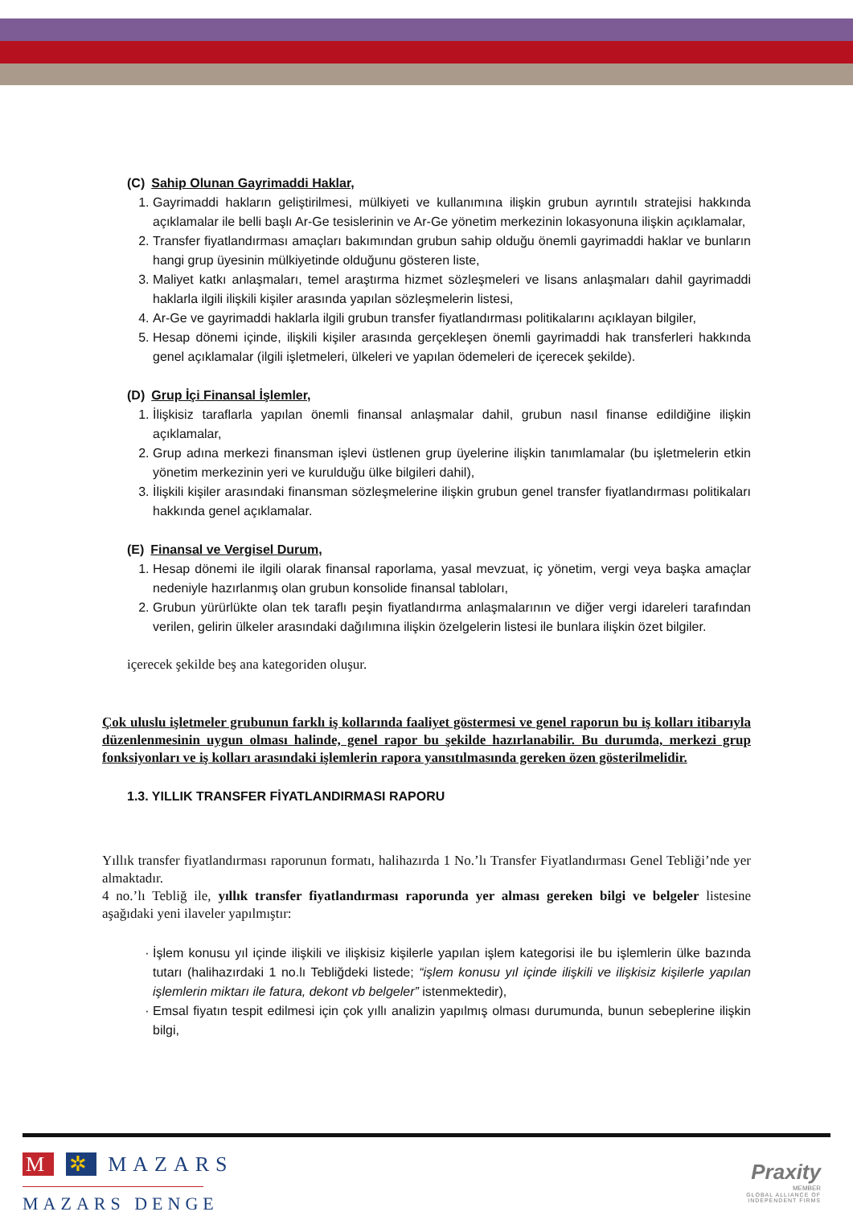(C) Sahip Olunan Gayrimaddi Haklar,
1. Gayrimaddi hakların geliştirilmesi, mülkiyeti ve kullanımına ilişkin grubun ayrıntılı stratejisi hakkında açıklamalar ile belli başlı Ar-Ge tesislerinin ve Ar-Ge yönetim merkezinin lokasyonuna ilişkin açıklamalar,
2. Transfer fiyatlandırması amaçları bakımından grubun sahip olduğu önemli gayrimaddi haklar ve bunların hangi grup üyesinin mülkiyetinde olduğunu gösteren liste,
3. Maliyet katkı anlaşmaları, temel araştırma hizmet sözleşmeleri ve lisans anlaşmaları dahil gayrimaddi haklarla ilgili ilişkili kişiler arasında yapılan sözleşmelerin listesi,
4. Ar-Ge ve gayrimaddi haklarla ilgili grubun transfer fiyatlandırması politikalarını açıklayan bilgiler,
5. Hesap dönemi içinde, ilişkili kişiler arasında gerçekleşen önemli gayrimaddi hak transferleri hakkında genel açıklamalar (ilgili işletmeleri, ülkeleri ve yapılan ödemeleri de içerecek şekilde).
(D) Grup İçi Finansal İşlemler,
1. İlişkisiz taraflarla yapılan önemli finansal anlaşmalar dahil, grubun nasıl finanse edildiğine ilişkin açıklamalar,
2. Grup adına merkezi finansman işlevi üstlenen grup üyelerine ilişkin tanımlamalar (bu işletmelerin etkin yönetim merkezinin yeri ve kurulduğu ülke bilgileri dahil),
3. İlişkili kişiler arasındaki finansman sözleşmelerine ilişkin grubun genel transfer fiyatlandırması politikaları hakkında genel açıklamalar.
(E) Finansal ve Vergisel Durum,
1. Hesap dönemi ile ilgili olarak finansal raporlama, yasal mevzuat, iç yönetim, vergi veya başka amaçlar nedeniyle hazırlanmış olan grubun konsolide finansal tabloları,
2. Grubun yürürlükte olan tek taraflı peşin fiyatlandırma anlaşmalarının ve diğer vergi idareleri tarafından verilen, gelirin ülkeler arasındaki dağılımına ilişkin özelgelerin listesi ile bunlara ilişkin özet bilgiler.
içerecek şekilde beş ana kategoriden oluşur.
Çok uluslu işletmeler grubunun farklı iş kollarında faaliyet göstermesi ve genel raporun bu iş kolları itibarıyla düzenlenmesinin uygun olması halinde, genel rapor bu şekilde hazırlanabilir. Bu durumda, merkezi grup fonksiyonları ve iş kolları arasındaki işlemlerin rapora yansıtılmasında gereken özen gösterilmelidir.
1.3. YILLIK TRANSFER FİYATLANDIRMASI RAPORU
Yıllık transfer fiyatlandırması raporunun formatı, halihazırda 1 No.’lı Transfer Fiyatlandırması Genel Tebliği’nde yer almaktadır.
4 no.’lı Tebliğ ile, yıllık transfer fiyatlandırması raporunda yer alması gereken bilgi ve belgeler listesine aşağıdaki yeni ilaveler yapılmıştır:
İşlem konusu yıl içinde ilişkili ve ilişkisiz kişilerle yapılan işlem kategorisi ile bu işlemlerin ülke bazında tutarı (halihazırdaki 1 no.lı Tebliğdeki listede; “işlem konusu yıl içinde ilişkili ve ilişkisiz kişilerle yapılan işlemlerin miktarı ile fatura, dekont vb belgeler” istenmektedir),
Emsal fiyatın tespit edilmesi için çok yıllı analizin yapılmış olması durumunda, bunun sebeplerine ilişkin bilgi,
M ✲ MAZARS
MAZARS DENGE
Praxity
MEMBER
GLOBAL ALLIANCE OF
INDEPENDENT FIRMS